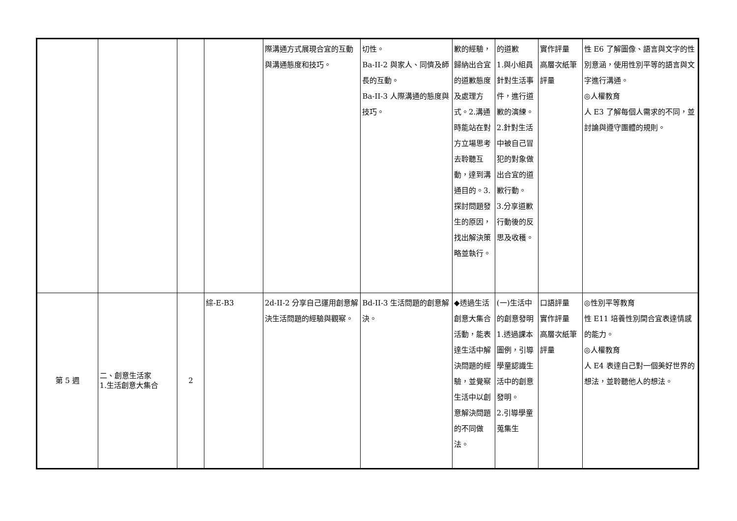| | | | | 際溝通方式展現合宜的互動與溝通態度和技巧。 | 切性。 Ba-II-2 與家人、同儕及師長的互動。 Ba-II-3 人際溝通的態度與技巧。 | 歉的經驗，歸納出合宜的道歉態度及處理方式。2.溝通時能站在對方立場思考去聆聽互動，達到溝通目的。3.探討問題發生的原因，找出解決策略並執行。 | 的道歉 1.與小組員針對生活事件，進行道歉的演練。 2.針對生活中被自己冒犯的對象做出合宜的道歉行動。 3.分享道歉行動後的反思及收穫。 | 實作評量 高層次紙筆評量 | 性 E6 了解圖像、語言與文字的性別意涵，使用性別平等的語言與文字進行溝通。 ◎人權教育 人 E3 了解每個人需求的不同，並討論與遵守團體的規則。 |
| 第 5 週 | 二、創意生活家 1.生活創意大集合 | 2 | 綜-E-B3 | 2d-II-2 分享自己運用創意解決生活問題的經驗與觀察。 | Bd-II-3 生活問題的創意解決。 | ◆透過生活創意大集合活動，能表達生活中解決問題的經驗，並覺察生活中以創意解決問題的不同做法。 | (一)生活中的創意發明 1.透過課本圖例，引導學童認識生活中的創意發明。 2.引導學童蒐集生 | 口語評量 實作評量 高層次紙筆評量 | ◎性別平等教育 性 E11 培養性別間合宜表達情感的能力。 ◎人權教育 人 E4 表達自己對一個美好世界的想法，並聆聽他人的想法。 |